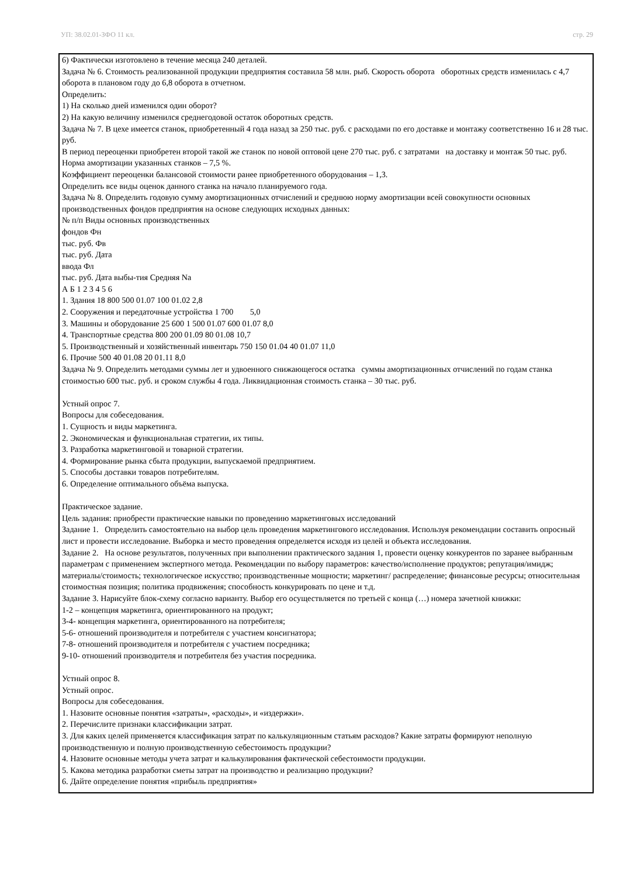УП: 38.02.01-ЗФО 11 кл. стр. 29
6) Фактически изготовлено в течение месяца 240 деталей.
Задача № 6. Стоимость реализованной продукции предприятия составила 58 млн. рыб. Скорость оборота оборотных средств изменилась с 4,7 оборота в плановом году до 6,8 оборота в отчетном.
Определить:
1) На сколько дней изменился один оборот?
2) На какую величину изменился среднегодовой остаток оборотных средств.
Задача № 7. В цехе имеется станок, приобретенный 4 года назад за 250 тыс. руб. с расходами по его доставке и монтажу соответственно 16 и 28 тыс. руб.
В период переоценки приобретен второй такой же станок по новой оптовой цене 270 тыс. руб. с затратами на доставку и монтаж 50 тыс. руб.
Норма амортизации указанных станков – 7,5 %.
Коэффициент переоценки балансовой стоимости ранее приобретенного оборудования – 1,3.
Определить все виды оценок данного станка на начало планируемого года.
Задача № 8. Определить годовую сумму амортизационных отчислений и среднюю норму амортизации всей совокупности основных производственных фондов предприятия на основе следующих исходных данных:
№ п/п Виды основных производственных
фондов Фн
тыс. руб. Фв
тыс. руб. Дата
ввода Фл
тыс. руб. Дата выбы-тия Средняя Na
А Б 1 2 3 4 5 6
1. Здания 18 800 500 01.07 100 01.02 2,8
2. Сооружения и передаточные устройства 1 700 5,0
3. Машины и оборудование 25 600 1 500 01.07 600 01.07 8,0
4. Транспортные средства 800 200 01.09 80 01.08 10,7
5. Производственный и хозяйственный инвентарь 750 150 01.04 40 01.07 11,0
6. Прочие 500 40 01.08 20 01.11 8,0
Задача № 9. Определить методами суммы лет и удвоенного снижающегося остатка суммы амортизационных отчислений по годам станка стоимостью 600 тыс. руб. и сроком службы 4 года. Ликвидационная стоимость станка – 30 тыс. руб.
Устный опрос 7.
Вопросы для собеседования.
1. Сущность и виды маркетинга.
2. Экономическая и функциональная стратегии, их типы.
3. Разработка маркетинговой и товарной стратегии.
4. Формирование рынка сбыта продукции, выпускаемой предприятием.
5. Способы доставки товаров потребителям.
6. Определение оптимального объёма выпуска.
Практическое задание.
Цель задания: приобрести практические навыки по проведению маркетинговых исследований
Задание 1. Определить самостоятельно на выбор цель проведения маркетингового исследования. Используя рекомендации составить опросный лист и провести исследование. Выборка и место проведения определяется исходя из целей и объекта исследования.
Задание 2. На основе результатов, полученных при выполнении практического задания 1, провести оценку конкурентов по заранее выбранным параметрам с применением экспертного метода. Рекомендации по выбору параметров: качество/исполнение продуктов; репутация/имидж; материалы/стоимость; технологическое искусство; производственные мощности; маркетинг/ распределение; финансовые ресурсы; относительная стоимостная позиция; политика продвижения; способность конкурировать по цене и т.д.
Задание 3. Нарисуйте блок-схему согласно варианту. Выбор его осуществляется по третьей с конца (…) номера зачетной книжки:
1-2 – концепция маркетинга, ориентированного на продукт;
3-4- концепция маркетинга, ориентированного на потребителя;
5-6- отношений производителя и потребителя с участием консигнатора;
7-8- отношений производителя и потребителя с участием посредника;
9-10- отношений производителя и потребителя без участия посредника.
Устный опрос 8.
Устный опрос.
Вопросы для собеседования.
1. Назовите основные понятия «затраты», «расходы», и «издержки».
2. Перечислите признаки классификации затрат.
3. Для каких целей применяется классификация затрат по калькуляционным статьям расходов? Какие затраты формируют неполную производственную и полную производственную себестоимость продукции?
4. Назовите основные методы учета затрат и калькулирования фактической себестоимости продукции.
5. Какова методика разработки сметы затрат на производство и реализацию продукции?
6. Дайте определение понятия «прибыль предприятия»